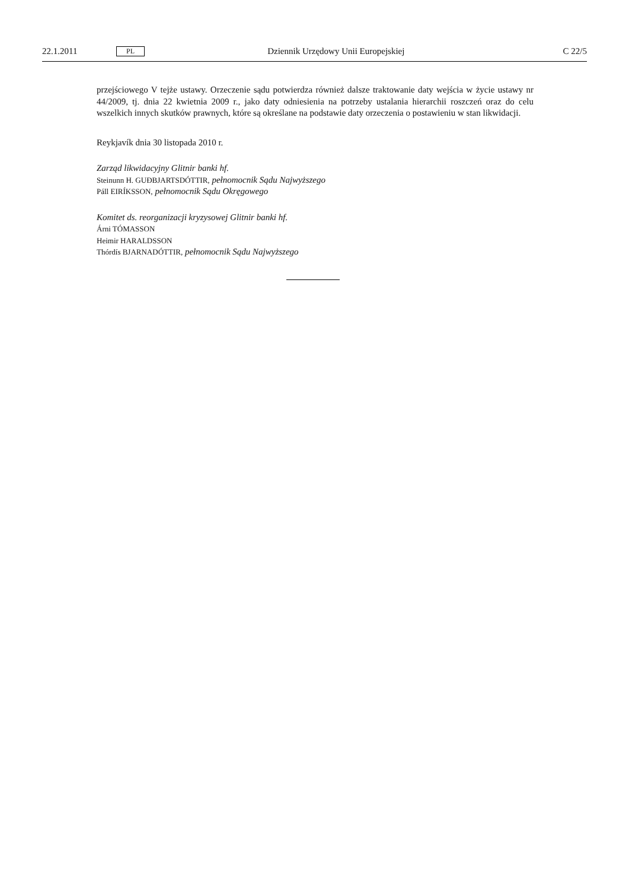22.1.2011 PL Dziennik Urzędowy Unii Europejskiej C 22/5
przejściowego V tejże ustawy. Orzeczenie sądu potwierdza również dalsze traktowanie daty wejścia w życie ustawy nr 44/2009, tj. dnia 22 kwietnia 2009 r., jako daty odniesienia na potrzeby ustalania hierarchii roszczeń oraz do celu wszelkich innych skutków prawnych, które są określane na podstawie daty orzeczenia o postawieniu w stan likwidacji.
Reykjavík dnia 30 listopada 2010 r.
Zarząd likwidacyjny Glitnir banki hf.
Steinunn H. GUÐBJARTSDÓTTIR, pełnomocnik Sądu Najwyższego
Páll EIRÍKSSON, pełnomocnik Sądu Okręgowego
Komitet ds. reorganizacji kryzysowej Glitnir banki hf.
Árni TÓMASSON
Heimir HARALDSSON
Thórdís BJARNADÓTTIR, pełnomocnik Sądu Najwyższego